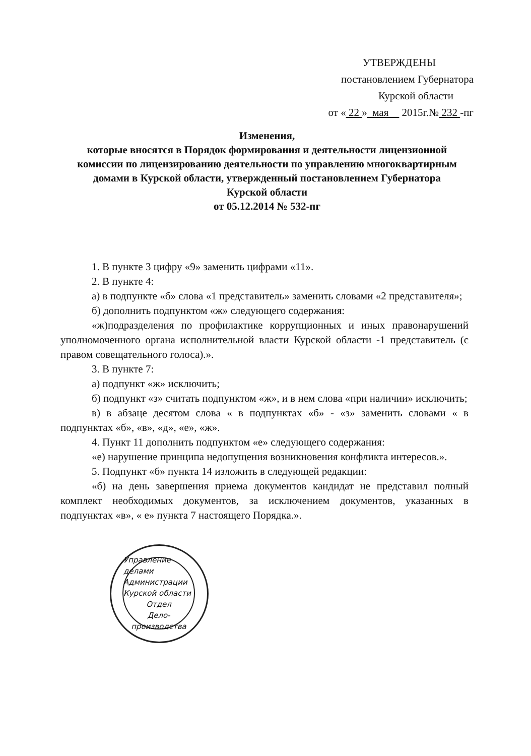УТВЕРЖДЕНЫ
постановлением Губернатора
Курской области
от « 22 » мая 2015г.№ 232 -пг
Изменения,
которые вносятся в Порядок формирования и деятельности лицензионной комиссии по лицензированию деятельности по управлению многоквартирным домами в Курской области, утвержденный постановлением Губернатора Курской области
от 05.12.2014 № 532-пг
1. В пункте 3 цифру «9» заменить цифрами «11».
2. В пункте 4:
а) в подпункте «б» слова «1 представитель» заменить словами «2 представителя»;
б) дополнить подпунктом «ж» следующего содержания:
«ж)подразделения по профилактике коррупционных и иных правонарушений уполномоченного органа исполнительной власти Курской области -1 представитель (с правом совещательного голоса).».
3. В пункте 7:
а) подпункт «ж» исключить;
б) подпункт «з» считать подпунктом «ж», и в нем слова «при наличии» исключить;
в) в абзаце десятом слова « в подпунктах «б» - «з» заменить словами « в подпунктах «б», «в», «д», «е», «ж».
4. Пункт 11 дополнить подпунктом «е» следующего содержания:
«е) нарушение принципа недопущения возникновения конфликта интересов.».
5. Подпункт «б» пункта 14 изложить в следующей редакции:
«б) на день завершения приема документов кандидат не представил полный комплект необходимых документов, за исключением документов, указанных в подпунктах «в», « е» пункта 7 настоящего Порядка.».
Управление делами Администрации Курской области
Отдел
Дело-
производства